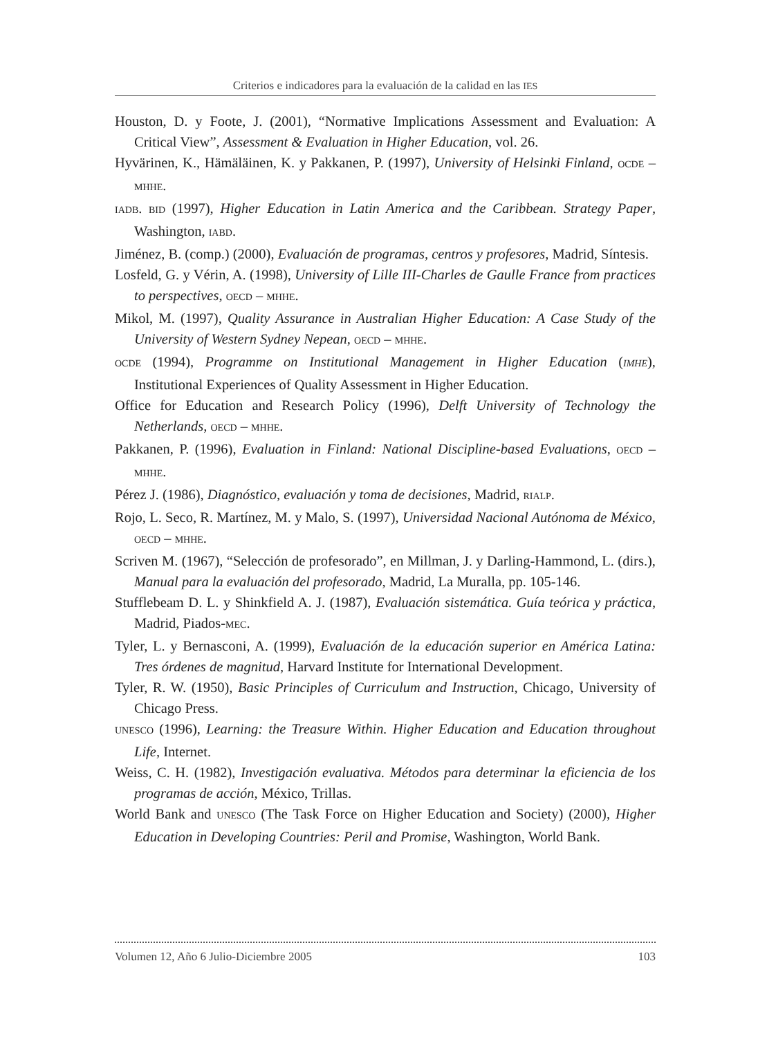Criterios e indicadores para la evaluación de la calidad en las IES
Houston, D. y Foote, J. (2001), “Normative Implications Assessment and Evaluation: A Critical View”, Assessment & Evaluation in Higher Education, vol. 26.
Hyvärinen, K., Hämäläinen, K. y Pakkanen, P. (1997), University of Helsinki Finland, OCDE – MHHE.
IADB. BID (1997), Higher Education in Latin America and the Caribbean. Strategy Paper, Washington, IABD.
Jiménez, B. (comp.) (2000), Evaluación de programas, centros y profesores, Madrid, Síntesis.
Losfeld, G. y Vérin, A. (1998), University of Lille III-Charles de Gaulle France from practices to perspectives, OECD – MHHE.
Mikol, M. (1997), Quality Assurance in Australian Higher Education: A Case Study of the University of Western Sydney Nepean, OECD – MHHE.
OCDE (1994), Programme on Institutional Management in Higher Education (IMHE), Institutional Experiences of Quality Assessment in Higher Education.
Office for Education and Research Policy (1996), Delft University of Technology the Netherlands, OECD – MHHE.
Pakkanen, P. (1996), Evaluation in Finland: National Discipline-based Evaluations, OECD – MHHE.
Pérez J. (1986), Diagnóstico, evaluación y toma de decisiones, Madrid, RIALP.
Rojo, L. Seco, R. Martínez, M. y Malo, S. (1997), Universidad Nacional Autónoma de México, OECD – MHHE.
Scriven M. (1967), “Selección de profesorado”, en Millman, J. y Darling-Hammond, L. (dirs.), Manual para la evaluación del profesorado, Madrid, La Muralla, pp. 105-146.
Stufflebeam D. L. y Shinkfield A. J. (1987), Evaluación sistemática. Guía teórica y práctica, Madrid, Piados-MEC.
Tyler, L. y Bernasconi, A. (1999), Evaluación de la educación superior en América Latina: Tres órdenes de magnitud, Harvard Institute for International Development.
Tyler, R. W. (1950), Basic Principles of Curriculum and Instruction, Chicago, University of Chicago Press.
UNESCO (1996), Learning: the Treasure Within. Higher Education and Education throughout Life, Internet.
Weiss, C. H. (1982), Investigación evaluativa. Métodos para determinar la eficiencia de los programas de acción, México, Trillas.
World Bank and UNESCO (The Task Force on Higher Education and Society) (2000), Higher Education in Developing Countries: Peril and Promise, Washington, World Bank.
Volumen 12, Año 6 Julio-Diciembre 2005 103